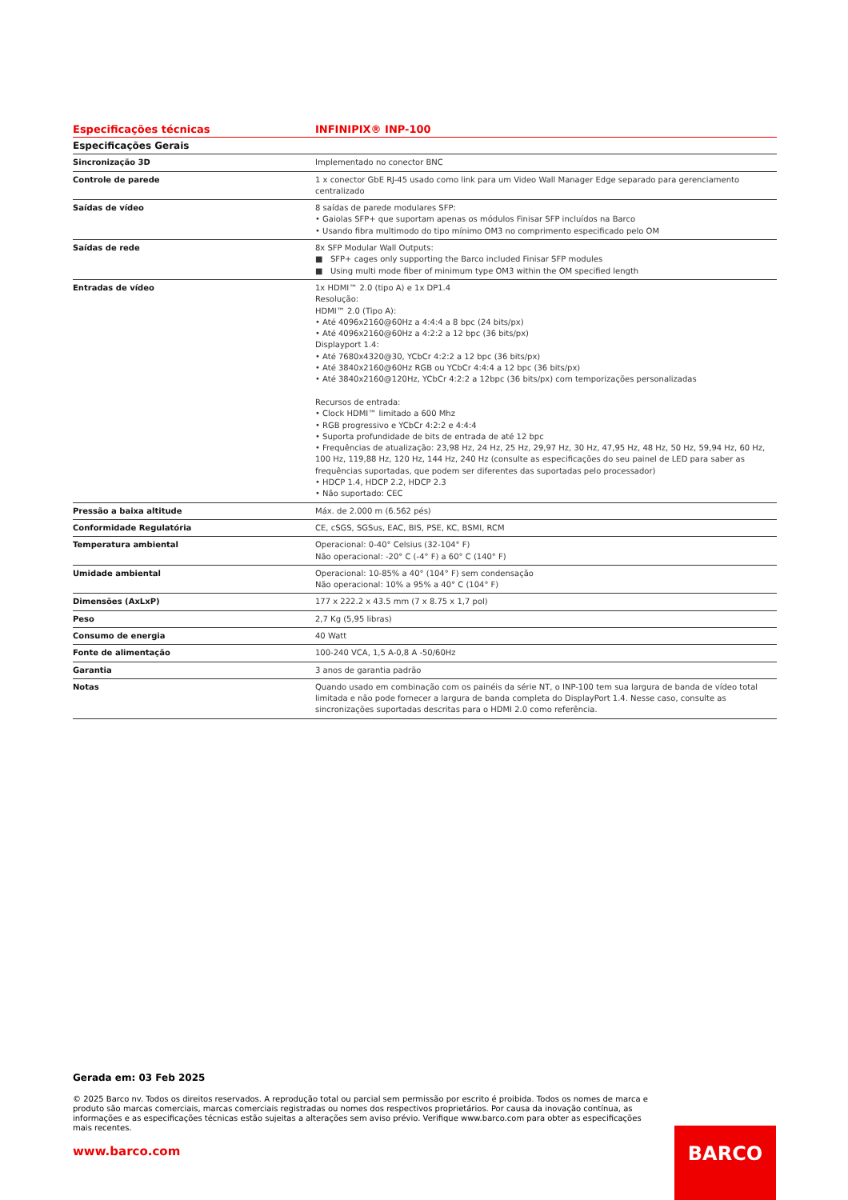| Especificações técnicas | INFINIPIX® INP-100 |
| --- | --- |
| Especificações Gerais | |
| Sincronização 3D | Implementado no conector BNC |
| Controle de parede | 1 x conector GbE RJ-45 usado como link para um Video Wall Manager Edge separado para gerenciamento centralizado |
| Saídas de vídeo | 8 saídas de parede modulares SFP: • Gaiolas SFP+ que suportam apenas os módulos Finisar SFP incluídos na Barco • Usando fibra multimodo do tipo mínimo OM3 no comprimento especificado pelo OM |
| Saídas de rede | 8x SFP Modular Wall Outputs: ■ SFP+ cages only supporting the Barco included Finisar SFP modules ■ Using multi mode fiber of minimum type OM3 within the OM specified length |
| Entradas de vídeo | 1x HDMI™ 2.0 (tipo A) e 1x DP1.4 Resolução: HDMI™ 2.0 (Tipo A): • Até 4096x2160@60Hz a 4:4:4 a 8 bpc (24 bits/px) • Até 4096x2160@60Hz a 4:2:2 a 12 bpc (36 bits/px) Displayport 1.4: • Até 7680x4320@30, YCbCr 4:2:2 a 12 bpc (36 bits/px) • Até 3840x2160@60Hz RGB ou YCbCr 4:4:4 a 12 bpc (36 bits/px) • Até 3840x2160@120Hz, YCbCr 4:2:2 a 12bpc (36 bits/px) com temporizações personalizadas Recursos de entrada: • Clock HDMI™ limitado a 600 Mhz • RGB progressivo e YCbCr 4:2:2 e 4:4:4 • Suporta profundidade de bits de entrada de até 12 bpc • Frequências de atualização: 23,98 Hz, 24 Hz, 25 Hz, 29,97 Hz, 30 Hz, 47,95 Hz, 48 Hz, 50 Hz, 59,94 Hz, 60 Hz, 100 Hz, 119,88 Hz, 120 Hz, 144 Hz, 240 Hz (consulte as especificações do seu painel de LED para saber as frequências suportadas, que podem ser diferentes das suportadas pelo processador) • HDCP 1.4, HDCP 2.2, HDCP 2.3 • Não suportado: CEC |
| Pressão a baixa altitude | Máx. de 2.000 m (6.562 pés) |
| Conformidade Regulatória | CE, cSGS, SGSus, EAC, BIS, PSE, KC, BSMI, RCM |
| Temperatura ambiental | Operacional: 0-40° Celsius (32-104° F) Não operacional: -20° C (-4° F) a 60° C (140° F) |
| Umidade ambiental | Operacional: 10-85% a 40° (104° F) sem condensação Não operacional: 10% a 95% a 40° C (104° F) |
| Dimensões (AxLxP) | 177 x 222.2 x 43.5 mm (7 x 8.75 x 1,7 pol) |
| Peso | 2,7 Kg (5,95 libras) |
| Consumo de energia | 40 Watt |
| Fonte de alimentação | 100-240 VCA, 1,5 A-0,8 A -50/60Hz |
| Garantia | 3 anos de garantia padrão |
| Notas | Quando usado em combinação com os painéis da série NT, o INP-100 tem sua largura de banda de vídeo total limitada e não pode fornecer a largura de banda completa do DisplayPort 1.4. Nesse caso, consulte as sincronizações suportadas descritas para o HDMI 2.0 como referência. |
Gerada em: 03 Feb 2025
© 2025 Barco nv. Todos os direitos reservados. A reprodução total ou parcial sem permissão por escrito é proibida. Todos os nomes de marca e produto são marcas comerciais, marcas comerciais registradas ou nomes dos respectivos proprietários. Por causa da inovação contínua, as informações e as especificações técnicas estão sujeitas a alterações sem aviso prévio. Verifique www.barco.com para obter as especificações mais recentes.
www.barco.com
BARCO